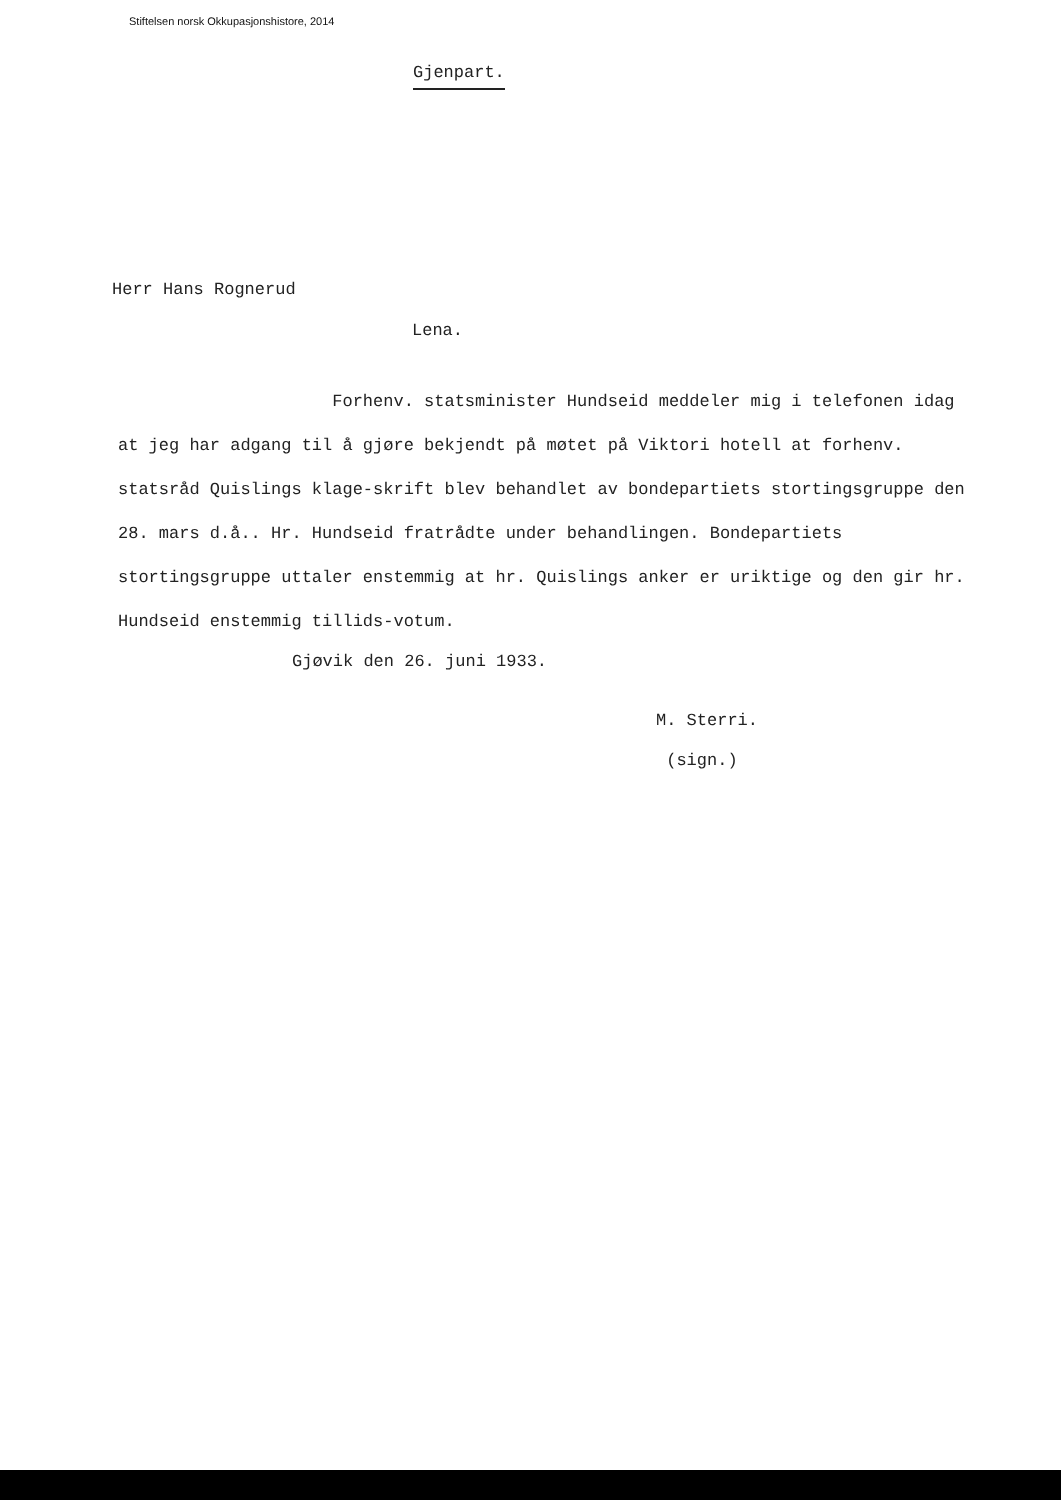Stiftelsen norsk Okkupasjonshistore, 2014
Gjenpart.
Herr Hans Rognerud
Lena.
Forhenv. statsminister Hundseid meddeler mig i telefonen idag at jeg har adgang til å gjøre bekjendt på møtet på Viktori hotell at forhenv. statsråd Quislings klage-skrift blev behandlet av bondepartiets stortingsgruppe den 28. mars d.å.. Hr. Hundseid fratrådte under behandlingen. Bondepartiets stortingsgruppe uttaler enstemmig at hr. Quislings anker er uriktige og den gir hr. Hundseid enstemmig tillids-votum.
Gjøvik den 26. juni 1933.
M. Sterri.
(sign.)